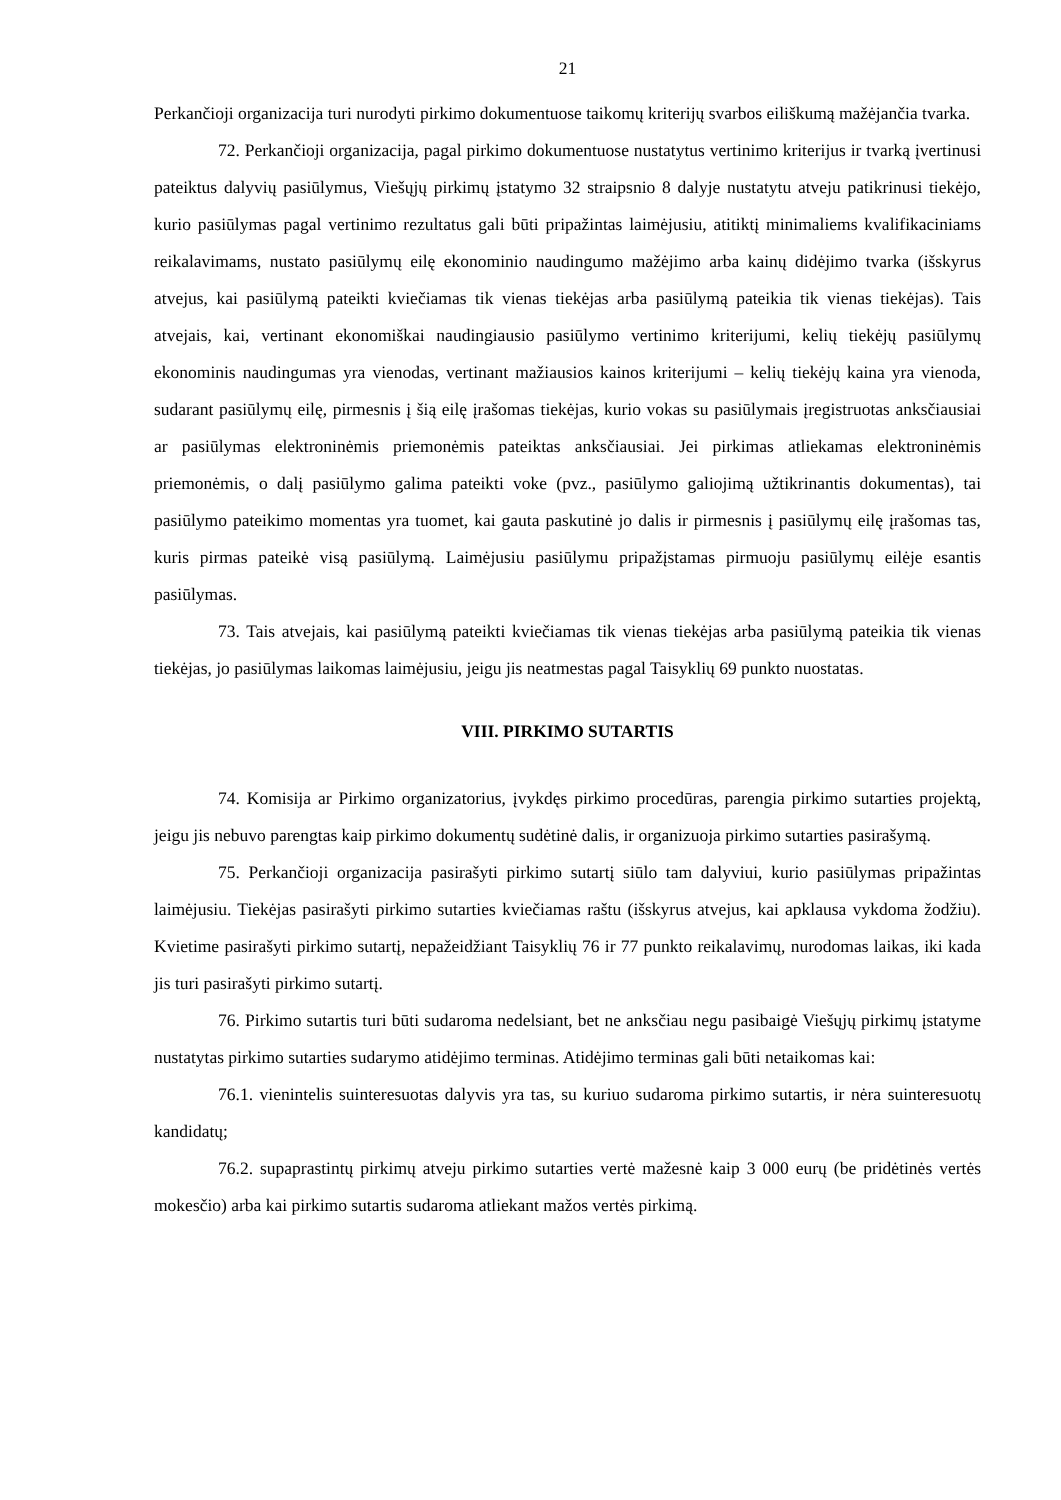21
Perkančioji organizacija turi nurodyti pirkimo dokumentuose taikomų kriterijų svarbos eiliškumą mažėjančia tvarka.
72. Perkančioji organizacija, pagal pirkimo dokumentuose nustatytus vertinimo kriterijus ir tvarką įvertinusi pateiktus dalyvių pasiūlymus, Viešųjų pirkimų įstatymo 32 straipsnio 8 dalyje nustatytu atveju patikrinusi tiekėjo, kurio pasiūlymas pagal vertinimo rezultatus gali būti pripažintas laimėjusiu, atitiktį minimaliems kvalifikaciniams reikalavimams, nustato pasiūlymų eilę ekonominio naudingumo mažėjimo arba kainų didėjimo tvarka (išskyrus atvejus, kai pasiūlymą pateikti kviečiamas tik vienas tiekėjas arba pasiūlymą pateikia tik vienas tiekėjas). Tais atvejais, kai, vertinant ekonomiškai naudingiausio pasiūlymo vertinimo kriterijumi, kelių tiekėjų pasiūlymų ekonominis naudingumas yra vienodas, vertinant mažiausios kainos kriterijumi – kelių tiekėjų kaina yra vienoda, sudarant pasiūlymų eilę, pirmesnis į šią eilę įrašomas tiekėjas, kurio vokas su pasiūlymais įregistruotas anksčiausiai ar pasiūlymas elektroninėmis priemonėmis pateiktas anksčiausiai. Jei pirkimas atliekamas elektroninėmis priemonėmis, o dalį pasiūlymo galima pateikti voke (pvz., pasiūlymo galiojimą užtikrinantis dokumentas), tai pasiūlymo pateikimo momentas yra tuomet, kai gauta paskutinė jo dalis ir pirmesnis į pasiūlymų eilę įrašomas tas, kuris pirmas pateikė visą pasiūlymą. Laimėjusiu pasiūlymu pripažįstamas pirmuoju pasiūlymų eilėje esantis pasiūlymas.
73. Tais atvejais, kai pasiūlymą pateikti kviečiamas tik vienas tiekėjas arba pasiūlymą pateikia tik vienas tiekėjas, jo pasiūlymas laikomas laimėjusiu, jeigu jis neatmestas pagal Taisyklių 69 punkto nuostatas.
VIII. PIRKIMO SUTARTIS
74. Komisija ar Pirkimo organizatorius, įvykdęs pirkimo procedūras, parengia pirkimo sutarties projektą, jeigu jis nebuvo parengtas kaip pirkimo dokumentų sudėtinė dalis, ir organizuoja pirkimo sutarties pasirašymą.
75. Perkančioji organizacija pasirašyti pirkimo sutartį siūlo tam dalyviui, kurio pasiūlymas pripažintas laimėjusiu. Tiekėjas pasirašyti pirkimo sutarties kviečiamas raštu (išskyrus atvejus, kai apklausa vykdoma žodžiu). Kvietime pasirašyti pirkimo sutartį, nepažeidžiant Taisyklių 76 ir 77 punkto reikalavimų, nurodomas laikas, iki kada jis turi pasirašyti pirkimo sutartį.
76. Pirkimo sutartis turi būti sudaroma nedelsiant, bet ne anksčiau negu pasibaigė Viešųjų pirkimų įstatyme nustatytas pirkimo sutarties sudarymo atidėjimo terminas. Atidėjimo terminas gali būti netaikomas kai:
76.1. vienintelis suinteresuotas dalyvis yra tas, su kuriuo sudaroma pirkimo sutartis, ir nėra suinteresuotų kandidatų;
76.2. supaprastintų pirkimų atveju pirkimo sutarties vertė mažesnė kaip 3 000 eurų (be pridėtinės vertės mokesčio) arba kai pirkimo sutartis sudaroma atliekant mažos vertės pirkimą.